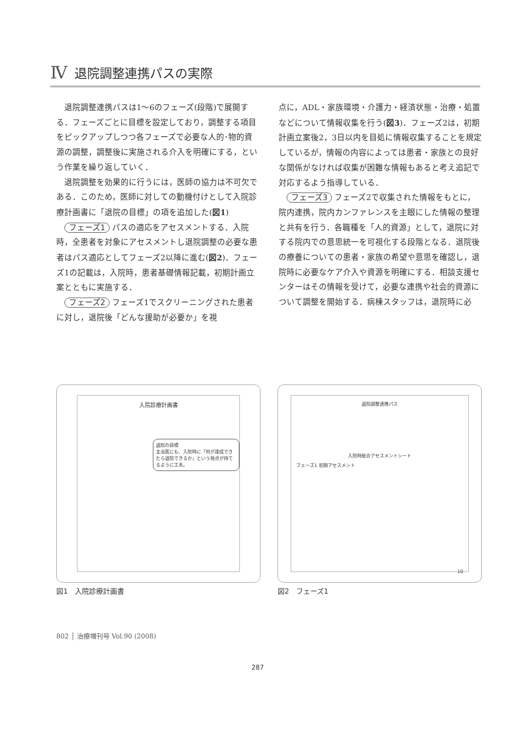Ⅳ 退院調整連携パスの実際
退院調整連携パスは1～6のフェーズ(段階)で展開する．フェーズごとに目標を設定しており，調整する項目をピックアップしつつ各フェーズで必要な人的･物的資源の調整，調整後に実施される介入を明確にする，という作業を繰り返していく．
退院調整を効果的に行うには，医師の協力は不可欠である．このため，医師に対しての動機付けとして入院診療計画書に「退院の目標」の項を追加した(図1)
フェーズ1 パスの適応をアセスメントする．入院時，全患者を対象にアセスメントし退院調整の必要な患者はパス適応としてフェーズ2以降に進む(図2)．フェーズ1の記載は，入院時，患者基礎情報記載，初期計画立案とともに実施する．
フェーズ2 フェーズ1でスクリーニングされた患者に対し，退院後「どんな援助が必要か」を視
点に，ADL・家族環境・介護力・経済状態・治療・処置などについて情報収集を行う(図3)．フェーズ2は，初期計画立案後2，3日以内を目処に情報収集することを規定しているが，情報の内容によっては患者・家族との良好な関係がなければ収集が困難な情報もあると考え追記で対応するよう指導している．
フェーズ3 フェーズ2で収集された情報をもとに，院内連携，院内カンファレンスを主眼にした情報の整理と共有を行う．各職種を「人的資源」として，退院に対する院内での意思統一を可視化する段階となる．退院後の療養についての患者・家族の希望や意思を確認し，退院時に必要なケア介入や資源を明確にする．相談支援センターはその情報を受けて，必要な連携や社会的資源について調整を開始する．病棟スタッフは，退院時に必
入院診療計画書
退院の目標
主治医にも、入院時に「何が達成できたら退院できるか」という視点が持てるように工夫。
退院調整連携パス
入院時総合アセスメントシート
フェーズ1 初期アセスメント
10
図1　入院診療計画書 図2　フェーズ1
802 │ 治療増刊号 Vol.90 (2008)
287